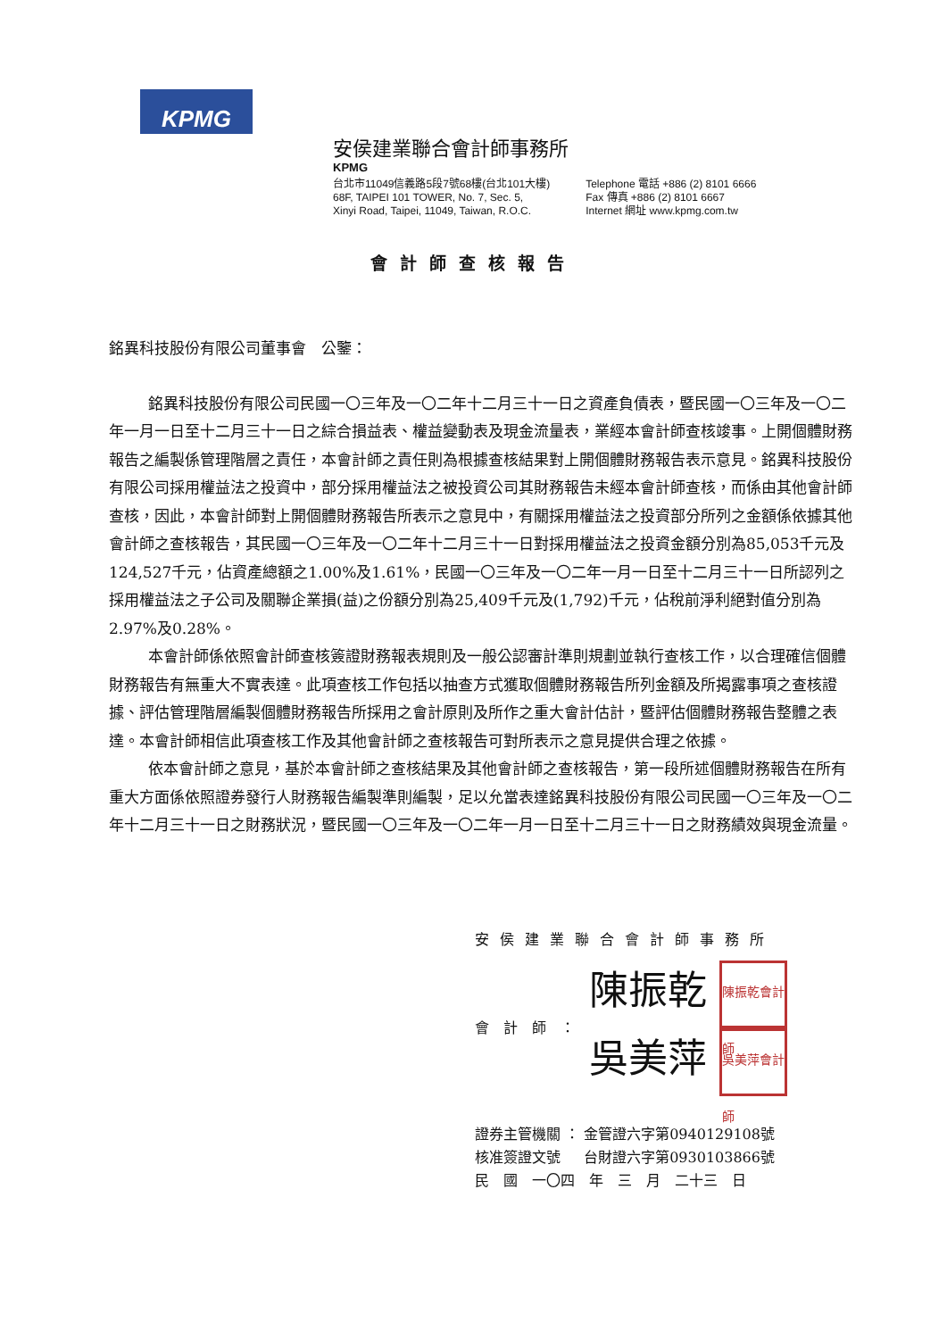KPMG
安侯建業聯合會計師事務所
KPMG
台北市11049信義路5段7號68樓(台北101大樓)
68F, TAIPEI 101 TOWER, No. 7, Sec. 5,
Xinyi Road, Taipei, 11049, Taiwan, R.O.C.
Telephone 電話 +886 (2) 8101 6666
Fax 傳真 +886 (2) 8101 6667
Internet 網址 www.kpmg.com.tw
會計師查核報告
銘異科技股份有限公司董事會　公鑒：
銘異科技股份有限公司民國一〇三年及一〇二年十二月三十一日之資產負債表，暨民國一〇三年及一〇二年一月一日至十二月三十一日之綜合損益表、權益變動表及現金流量表，業經本會計師查核竣事。上開個體財務報告之編製係管理階層之責任，本會計師之責任則為根據查核結果對上開個體財務報告表示意見。銘異科技股份有限公司採用權益法之投資中，部分採用權益法之被投資公司其財務報告未經本會計師查核，而係由其他會計師查核，因此，本會計師對上開個體財務報告所表示之意見中，有關採用權益法之投資部分所列之金額係依據其他會計師之查核報告，其民國一〇三年及一〇二年十二月三十一日對採用權益法之投資金額分別為85,053千元及124,527千元，佔資產總額之1.00%及1.61%，民國一〇三年及一〇二年一月一日至十二月三十一日所認列之採用權益法之子公司及關聯企業損(益)之份額分別為25,409千元及(1,792)千元，佔稅前淨利絕對值分別為2.97%及0.28%。
本會計師係依照會計師查核簽證財務報表規則及一般公認審計準則規劃並執行查核工作，以合理確信個體財務報告有無重大不實表達。此項查核工作包括以抽查方式獲取個體財務報告所列金額及所揭露事項之查核證據、評估管理階層編製個體財務報告所採用之會計原則及所作之重大會計估計，暨評估個體財務報告整體之表達。本會計師相信此項查核工作及其他會計師之查核報告可對所表示之意見提供合理之依據。
依本會計師之意見，基於本會計師之查核結果及其他會計師之查核報告，第一段所述個體財務報告在所有重大方面係依照證券發行人財務報告編製準則編製，足以允當表達銘異科技股份有限公司民國一〇三年及一〇二年十二月三十一日之財務狀況，暨民國一〇三年及一〇二年一月一日至十二月三十一日之財務績效與現金流量。
安侯建業聯合會計師事務所
會計師：
陳振乾 陳振乾會計師
吳美萍 吳美萍會計師
證券主管機關 ： 金管證六字第0940129108號
核准簽證文號 　 台財證六字第0930103866號
民　國　一〇四　年　三　月　二十三　日